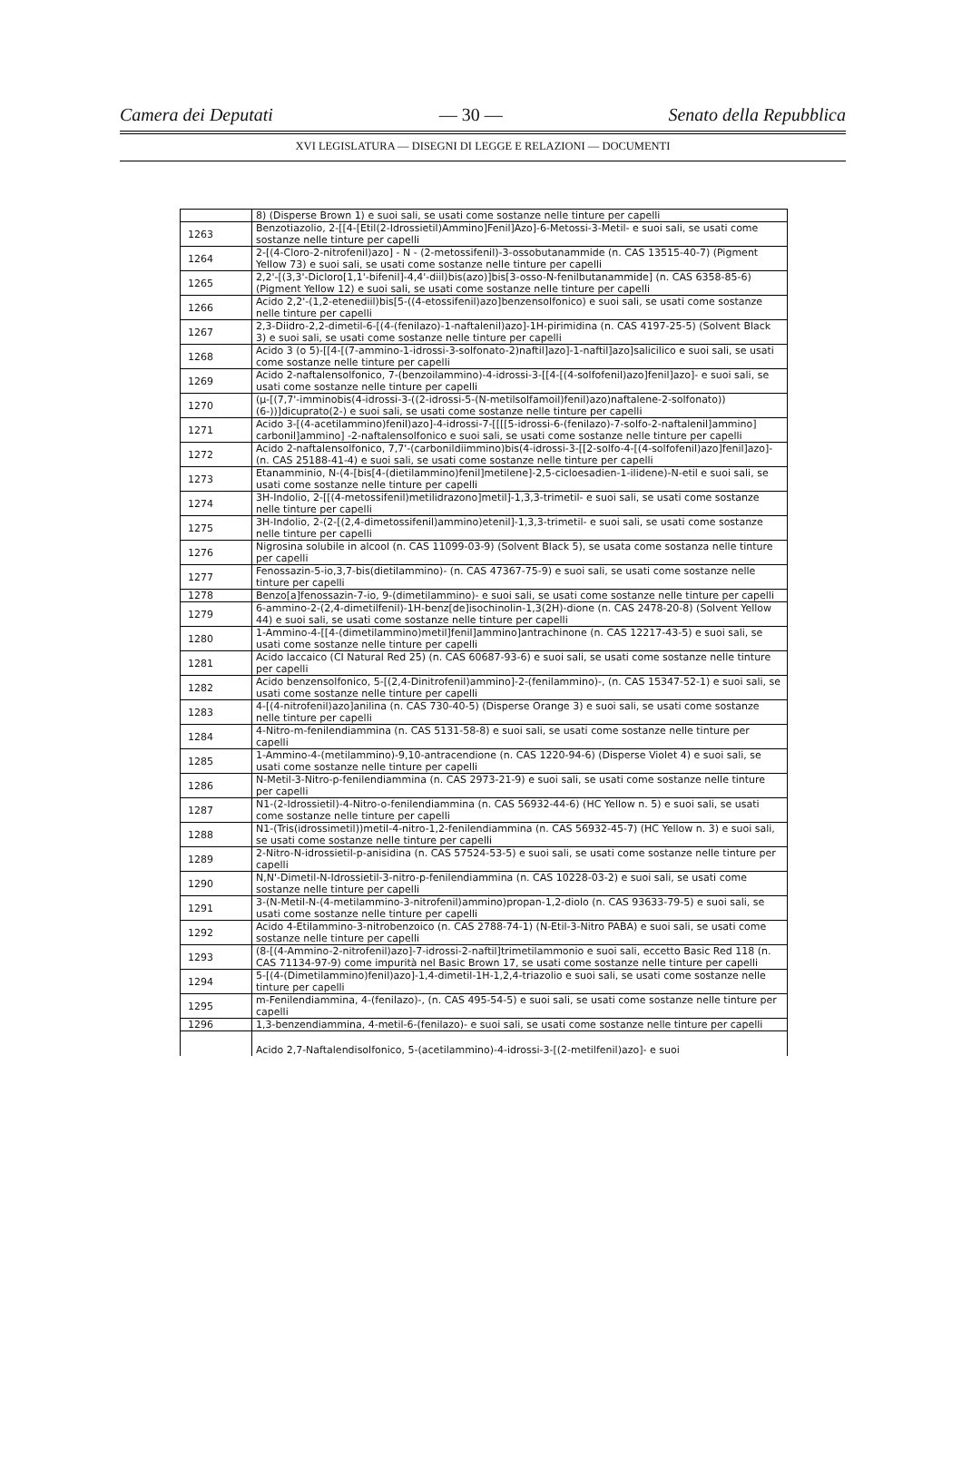Camera dei Deputati — 30 — Senato della Repubblica
XVI LEGISLATURA — DISEGNI DI LEGGE E RELAZIONI — DOCUMENTI
| | 8) (Disperse Brown 1) e suoi sali, se usati come sostanze nelle tinture per capelli |
| 1263 | Benzotiazolio, 2-[[4-[Etil(2-Idrossietil)Ammino]Fenil]Azo]-6-Metossi-3-Metil- e suoi sali, se usati come sostanze nelle tinture per capelli |
| 1264 | 2-[(4-Cloro-2-nitrofenil)azo] - N - (2-metossifenil)-3-ossobutanammide (n. CAS 13515-40-7) (Pigment Yellow 73) e suoi sali, se usati come sostanze nelle tinture per capelli |
| 1265 | 2,2'-[(3,3'-Dicloro[1,1'-bifenil]-4,4'-diil)bis(azo)]bis[3-osso-N-fenilbutanammide] (n. CAS 6358-85-6) (Pigment Yellow 12) e suoi sali, se usati come sostanze nelle tinture per capelli |
| 1266 | Acido 2,2'-(1,2-etenediil)bis[5-((4-etossifenil)azo]benzensolfonico) e suoi sali, se usati come sostanze nelle tinture per capelli |
| 1267 | 2,3-Diidro-2,2-dimetil-6-[(4-(fenilazo)-1-naftalenil)azo]-1H-pirimidina (n. CAS 4197-25-5) (Solvent Black 3) e suoi sali, se usati come sostanze nelle tinture per capelli |
| 1268 | Acido 3 (o 5)-[[4-[(7-ammino-1-idrossi-3-solfonato-2)naftil]azo]-1-naftil]azo]salicilico e suoi sali, se usati come sostanze nelle tinture per capelli |
| 1269 | Acido 2-naftalensolfonico, 7-(benzoilammino)-4-idrossi-3-[[4-[(4-solfofenil)azo]fenil]azo]- e suoi sali, se usati come sostanze nelle tinture per capelli |
| 1270 | (μ-[(7,7'-imminobis(4-idrossi-3-((2-idrossi-5-(N-metilsolfamoil)fenil)azo)naftalene-2-solfonato)) (6-))]dicuprato(2-) e suoi sali, se usati come sostanze nelle tinture per capelli |
| 1271 | Acido 3-[(4-acetilammino)fenil)azo]-4-idrossi-7-[[[[5-idrossi-6-(fenilazo)-7-solfo-2-naftalenil]ammino] carbonil]ammino] -2-naftalensolfonico e suoi sali, se usati come sostanze nelle tinture per capelli |
| 1272 | Acido 2-naftalensolfonico, 7,7'-(carbonildiimmino)bis(4-idrossi-3-[[2-solfo-4-[(4-solfofenil)azo]fenil]azo]- (n. CAS 25188-41-4) e suoi sali, se usati come sostanze nelle tinture per capelli |
| 1273 | Etanamminio, N-(4-[bis[4-(dietilammino)fenil]metilene]-2,5-cicloesadien-1-ilidene)-N-etil e suoi sali, se usati come sostanze nelle tinture per capelli |
| 1274 | 3H-Indolio, 2-[[(4-metossifenil)metilidrazono]metil]-1,3,3-trimetil- e suoi sali, se usati come sostanze nelle tinture per capelli |
| 1275 | 3H-Indolio, 2-(2-[(2,4-dimetossifenil)ammino)etenil]-1,3,3-trimetil- e suoi sali, se usati come sostanze nelle tinture per capelli |
| 1276 | Nigrosina solubile in alcool (n. CAS 11099-03-9) (Solvent Black 5), se usata come sostanza nelle tinture per capelli |
| 1277 | Fenossazin-5-io,3,7-bis(dietilammino)- (n. CAS 47367-75-9) e suoi sali, se usati come sostanze nelle tinture per capelli |
| 1278 | Benzo[a]fenossazin-7-io, 9-(dimetilammino)- e suoi sali, se usati come sostanze nelle tinture per capelli |
| 1279 | 6-ammino-2-(2,4-dimetilfenil)-1H-benz[de]isochinolin-1,3(2H)-dione (n. CAS 2478-20-8) (Solvent Yellow 44) e suoi sali, se usati come sostanze nelle tinture per capelli |
| 1280 | 1-Ammino-4-[[4-(dimetilammino)metil]fenil]ammino]antrachinone (n. CAS 12217-43-5) e suoi sali, se usati come sostanze nelle tinture per capelli |
| 1281 | Acido laccaico (CI Natural Red 25) (n. CAS 60687-93-6) e suoi sali, se usati come sostanze nelle tinture per capelli |
| 1282 | Acido benzensolfonico, 5-[(2,4-Dinitrofenil)ammino]-2-(fenilammino)-, (n. CAS 15347-52-1) e suoi sali, se usati come sostanze nelle tinture per capelli |
| 1283 | 4-[(4-nitrofenil)azo]anilina (n. CAS 730-40-5) (Disperse Orange 3) e suoi sali, se usati come sostanze nelle tinture per capelli |
| 1284 | 4-Nitro-m-fenilendiammina (n. CAS 5131-58-8) e suoi sali, se usati come sostanze nelle tinture per capelli |
| 1285 | 1-Ammino-4-(metilammino)-9,10-antracendione (n. CAS 1220-94-6) (Disperse Violet 4) e suoi sali, se usati come sostanze nelle tinture per capelli |
| 1286 | N-Metil-3-Nitro-p-fenilendiammina (n. CAS 2973-21-9) e suoi sali, se usati come sostanze nelle tinture per capelli |
| 1287 | N1-(2-Idrossietil)-4-Nitro-o-fenilendiammina (n. CAS 56932-44-6) (HC Yellow n. 5) e suoi sali, se usati come sostanze nelle tinture per capelli |
| 1288 | N1-(Tris(idrossimetil))metil-4-nitro-1,2-fenilendiammina (n. CAS 56932-45-7) (HC Yellow n. 3) e suoi sali, se usati come sostanze nelle tinture per capelli |
| 1289 | 2-Nitro-N-idrossietil-p-anisidina (n. CAS 57524-53-5) e suoi sali, se usati come sostanze nelle tinture per capelli |
| 1290 | N,N'-Dimetil-N-Idrossietil-3-nitro-p-fenilendiammina (n. CAS 10228-03-2) e suoi sali, se usati come sostanze nelle tinture per capelli |
| 1291 | 3-(N-Metil-N-(4-metilammino-3-nitrofenil)ammino)propan-1,2-diolo (n. CAS 93633-79-5) e suoi sali, se usati come sostanze nelle tinture per capelli |
| 1292 | Acido 4-Etilammino-3-nitrobenzoico (n. CAS 2788-74-1) (N-Etil-3-Nitro PABA) e suoi sali, se usati come sostanze nelle tinture per capelli |
| 1293 | (8-[(4-Ammino-2-nitrofenil)azo]-7-idrossi-2-naftil]trimetilammonio e suoi sali, eccetto Basic Red 118 (n. CAS 71134-97-9) come impurità nel Basic Brown 17, se usati come sostanze nelle tinture per capelli |
| 1294 | 5-[(4-(Dimetilammino)fenil)azo]-1,4-dimetil-1H-1,2,4-triazolio e suoi sali, se usati come sostanze nelle tinture per capelli |
| 1295 | m-Fenilendiammina, 4-(fenilazo)-, (n. CAS 495-54-5) e suoi sali, se usati come sostanze nelle tinture per capelli |
| 1296 | 1,3-benzendiammina, 4-metil-6-(fenilazo)- e suoi sali, se usati come sostanze nelle tinture per capelli |
| | Acido 2,7-Naftalendisolfonico, 5-(acetilammino)-4-idrossi-3-[(2-metilfenil)azo]- e suoi |